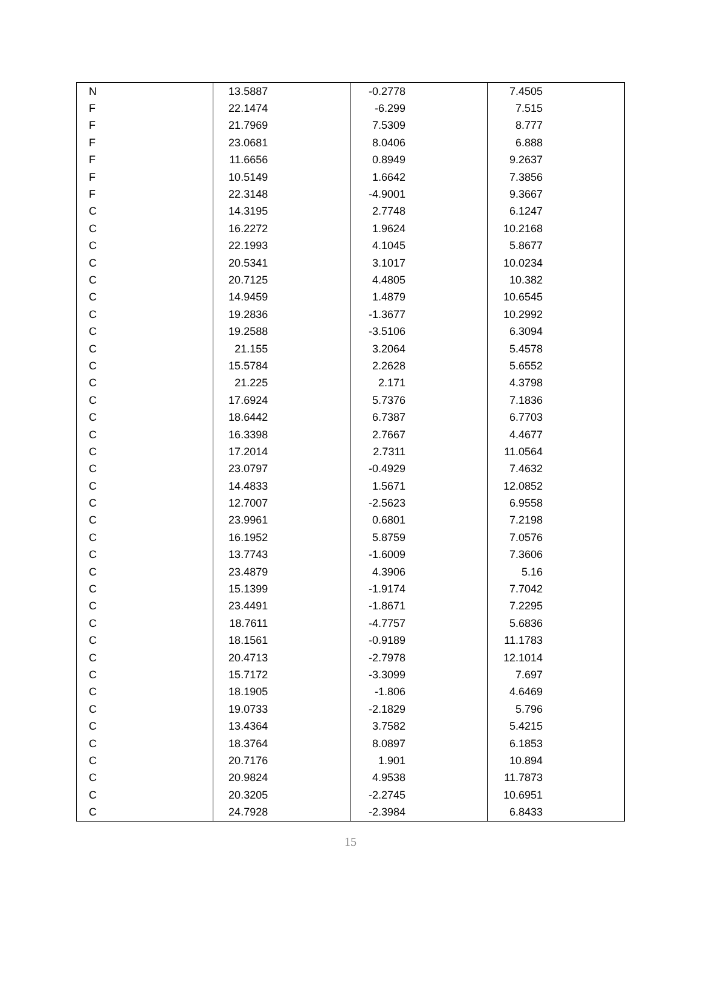| N | 13.5887 | -0.2778 | 7.4505 |
| F | 22.1474 | -6.299 | 7.515 |
| F | 21.7969 | 7.5309 | 8.777 |
| F | 23.0681 | 8.0406 | 6.888 |
| F | 11.6656 | 0.8949 | 9.2637 |
| F | 10.5149 | 1.6642 | 7.3856 |
| F | 22.3148 | -4.9001 | 9.3667 |
| C | 14.3195 | 2.7748 | 6.1247 |
| C | 16.2272 | 1.9624 | 10.2168 |
| C | 22.1993 | 4.1045 | 5.8677 |
| C | 20.5341 | 3.1017 | 10.0234 |
| C | 20.7125 | 4.4805 | 10.382 |
| C | 14.9459 | 1.4879 | 10.6545 |
| C | 19.2836 | -1.3677 | 10.2992 |
| C | 19.2588 | -3.5106 | 6.3094 |
| C | 21.155 | 3.2064 | 5.4578 |
| C | 15.5784 | 2.2628 | 5.6552 |
| C | 21.225 | 2.171 | 4.3798 |
| C | 17.6924 | 5.7376 | 7.1836 |
| C | 18.6442 | 6.7387 | 6.7703 |
| C | 16.3398 | 2.7667 | 4.4677 |
| C | 17.2014 | 2.7311 | 11.0564 |
| C | 23.0797 | -0.4929 | 7.4632 |
| C | 14.4833 | 1.5671 | 12.0852 |
| C | 12.7007 | -2.5623 | 6.9558 |
| C | 23.9961 | 0.6801 | 7.2198 |
| C | 16.1952 | 5.8759 | 7.0576 |
| C | 13.7743 | -1.6009 | 7.3606 |
| C | 23.4879 | 4.3906 | 5.16 |
| C | 15.1399 | -1.9174 | 7.7042 |
| C | 23.4491 | -1.8671 | 7.2295 |
| C | 18.7611 | -4.7757 | 5.6836 |
| C | 18.1561 | -0.9189 | 11.1783 |
| C | 20.4713 | -2.7978 | 12.1014 |
| C | 15.7172 | -3.3099 | 7.697 |
| C | 18.1905 | -1.806 | 4.6469 |
| C | 19.0733 | -2.1829 | 5.796 |
| C | 13.4364 | 3.7582 | 5.4215 |
| C | 18.3764 | 8.0897 | 6.1853 |
| C | 20.7176 | 1.901 | 10.894 |
| C | 20.9824 | 4.9538 | 11.7873 |
| C | 20.3205 | -2.2745 | 10.6951 |
| C | 24.7928 | -2.3984 | 6.8433 |
15